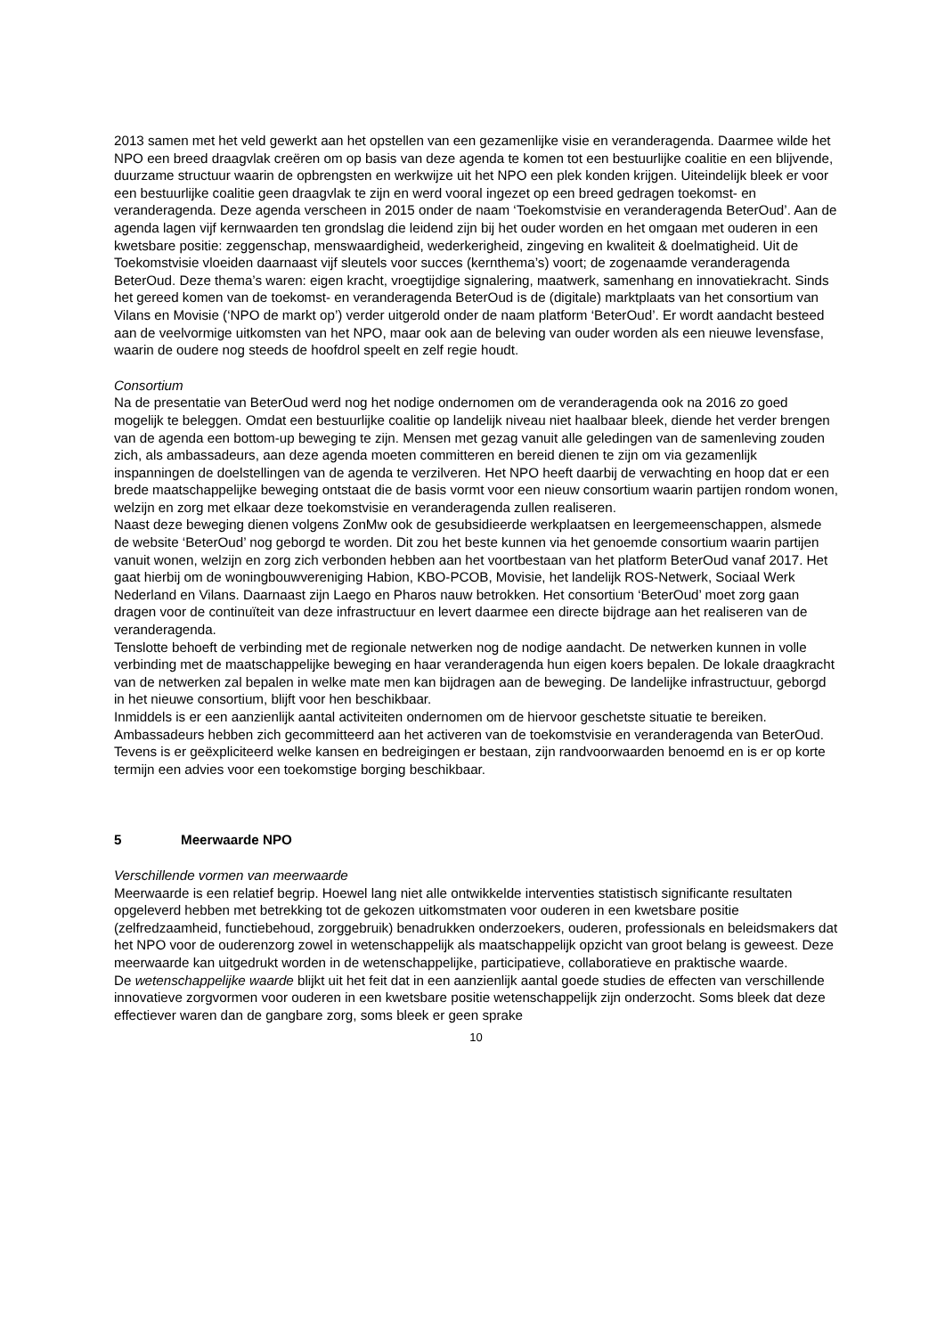2013 samen met het veld gewerkt aan het opstellen van een gezamenlijke visie en veranderagenda. Daarmee wilde het NPO een breed draagvlak creëren om op basis van deze agenda te komen tot een bestuurlijke coalitie en een blijvende, duurzame structuur waarin de opbrengsten en werkwijze uit het NPO een plek konden krijgen. Uiteindelijk bleek er voor een bestuurlijke coalitie geen draagvlak te zijn en werd vooral ingezet op een breed gedragen toekomst- en veranderagenda. Deze agenda verscheen in 2015 onder de naam ‘Toekomstvisie en veranderagenda BeterOud’. Aan de agenda lagen vijf kernwaarden ten grondslag die leidend zijn bij het ouder worden en het omgaan met ouderen in een kwetsbare positie: zeggenschap, menswaardigheid, wederkerigheid, zingeving en kwaliteit & doelmatigheid. Uit de Toekomstvisie vloeiden daarnaast vijf sleutels voor succes (kernthema’s) voort; de zogenaamde veranderagenda BeterOud. Deze thema’s waren: eigen kracht, vroegtijdige signalering, maatwerk, samenhang en innovatiekracht. Sinds het gereed komen van de toekomst- en veranderagenda BeterOud is de (digitale) marktplaats van het consortium van Vilans en Movisie (‘NPO de markt op’) verder uitgerold onder de naam platform ‘BeterOud’. Er wordt aandacht besteed aan de veelvormige uitkomsten van het NPO, maar ook aan de beleving van ouder worden als een nieuwe levensfase, waarin de oudere nog steeds de hoofdrol speelt en zelf regie houdt.
Consortium
Na de presentatie van BeterOud werd nog het nodige ondernomen om de veranderagenda ook na 2016 zo goed mogelijk te beleggen. Omdat een bestuurlijke coalitie op landelijk niveau niet haalbaar bleek, diende het verder brengen van de agenda een bottom-up beweging te zijn. Mensen met gezag vanuit alle geledingen van de samenleving zouden zich, als ambassadeurs, aan deze agenda moeten committeren en bereid dienen te zijn om via gezamenlijk inspanningen de doelstellingen van de agenda te verzilveren. Het NPO heeft daarbij de verwachting en hoop dat er een brede maatschappelijke beweging ontstaat die de basis vormt voor een nieuw consortium waarin partijen rondom wonen, welzijn en zorg met elkaar deze toekomstvisie en veranderagenda zullen realiseren.
Naast deze beweging dienen volgens ZonMw ook de gesubsidieerde werkplaatsen en leergemeenschappen, alsmede de website ‘BeterOud’ nog geborgd te worden. Dit zou het beste kunnen via het genoemde consortium waarin partijen vanuit wonen, welzijn en zorg zich verbonden hebben aan het voortbestaan van het platform BeterOud vanaf 2017. Het gaat hierbij om de woningbouwvereniging Habion, KBO-PCOB, Movisie, het landelijk ROS-Netwerk, Sociaal Werk Nederland en Vilans. Daarnaast zijn Laego en Pharos nauw betrokken. Het consortium ‘BeterOud’ moet zorg gaan dragen voor de continuïteit van deze infrastructuur en levert daarmee een directe bijdrage aan het realiseren van de veranderagenda.
Tenslotte behoeft de verbinding met de regionale netwerken nog de nodige aandacht. De netwerken kunnen in volle verbinding met de maatschappelijke beweging en haar veranderagenda hun eigen koers bepalen. De lokale draagkracht van de netwerken zal bepalen in welke mate men kan bijdragen aan de beweging. De landelijke infrastructuur, geborgd in het nieuwe consortium, blijft voor hen beschikbaar.
Inmiddels is er een aanzienlijk aantal activiteiten ondernomen om de hiervoor geschetste situatie te bereiken. Ambassadeurs hebben zich gecommitteerd aan het activeren van de toekomstvisie en veranderagenda van BeterOud. Tevens is er geëxpliciteerd welke kansen en bedreigingen er bestaan, zijn randvoorwaarden benoemd en is er op korte termijn een advies voor een toekomstige borging beschikbaar.
5 Meerwaarde NPO
Verschillende vormen van meerwaarde
Meerwaarde is een relatief begrip. Hoewel lang niet alle ontwikkelde interventies statistisch significante resultaten opgeleverd hebben met betrekking tot de gekozen uitkomstmaten voor ouderen in een kwetsbare positie (zelfredzaamheid, functiebehoud, zorggebruik) benadrukken onderzoekers, ouderen, professionals en beleidsmakers dat het NPO voor de ouderenzorg zowel in wetenschappelijk als maatschappelijk opzicht van groot belang is geweest. Deze meerwaarde kan uitgedrukt worden in de wetenschappelijke, participatieve, collaboratieve en praktische waarde.
De wetenschappelijke waarde blijkt uit het feit dat in een aanzienlijk aantal goede studies de effecten van verschillende innovatieve zorgvormen voor ouderen in een kwetsbare positie wetenschappelijk zijn onderzocht. Soms bleek dat deze effectiever waren dan de gangbare zorg, soms bleek er geen sprake
10